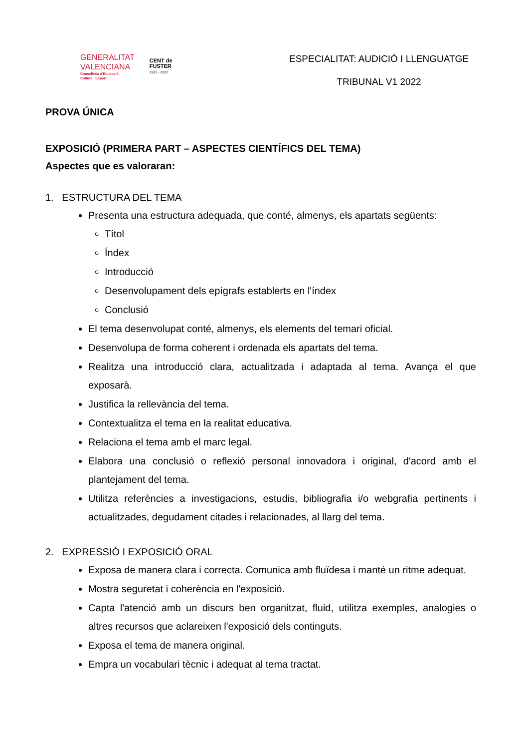GENERALITAT
VALENCIANA
Conselleria d'Educació,
Cultura i Esport
CENT de
FUSTER
1922 - 2022
ESPECIALITAT: AUDICIÓ I LLENGUATGE
TRIBUNAL V1 2022
PROVA ÚNICA
EXPOSICIÓ (PRIMERA PART – ASPECTES CIENTÍFICS DEL TEMA)
Aspectes que es valoraran:
1. ESTRUCTURA DEL TEMA
Presenta una estructura adequada, que conté, almenys, els apartats següents:
Títol
Índex
Introducció
Desenvolupament dels epígrafs establerts en l'índex
Conclusió
El tema desenvolupat conté, almenys, els elements del temari oficial.
Desenvolupa de forma coherent i ordenada els apartats del tema.
Realitza una introducció clara, actualitzada i adaptada al tema. Avança el que exposarà.
Justifica la rellevància del tema.
Contextualitza el tema en la realitat educativa.
Relaciona el tema amb el marc legal.
Elabora una conclusió o reflexió personal innovadora i original, d'acord amb el plantejament del tema.
Utilitza referències a investigacions, estudis, bibliografia i/o webgrafia pertinents i actualitzades, degudament citades i relacionades, al llarg del tema.
2. EXPRESSIÓ I EXPOSICIÓ ORAL
Exposa de manera clara i correcta. Comunica amb fluïdesa i manté un ritme adequat.
Mostra seguretat i coherència en l'exposició.
Capta l'atenció amb un discurs ben organitzat, fluid, utilitza exemples, analogies o altres recursos que aclareixen l'exposició dels continguts.
Exposa el tema de manera original.
Empra un vocabulari tècnic i adequat al tema tractat.